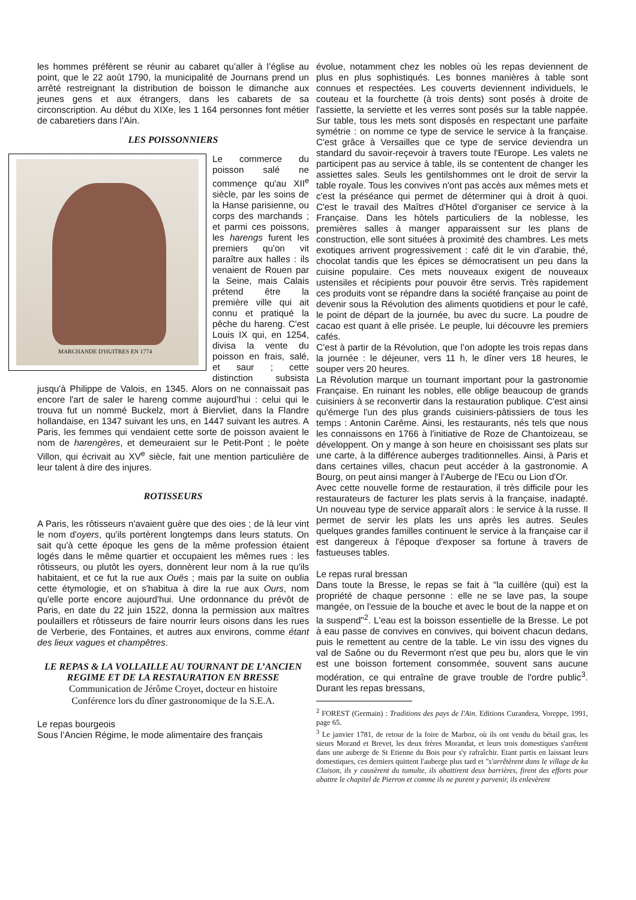les hommes préfèrent se réunir au cabaret qu’aller à l’église au point, que le 22 août 1790, la municipalité de Journans prend un arrêté restreignant la distribution de boisson le dimanche aux jeunes gens et aux étrangers, dans les cabarets de sa circonscription. Au début du XIXe, les 1 164 personnes font métier de cabaretiers dans l’Ain.
LES POISSONNIERS
MARCHANDE D'HUITRES EN 1774
Le commerce du poisson salé ne commençe qu'au XII<sup>e</sup> siècle, par les soins de la Hanse parisienne, ou corps des marchands ; et parmi ces poissons, les harengs furent les premiers qu'on vit paraître aux halles : ils venaient de Rouen par la Seine, mais Calais prétend être la première ville qui ait connu et pratiqué la pêche du hareng. C'est Louis IX qui, en 1254, divisa la vente du poisson en frais, salé, et saur ; cette distinction subsista jusqu'à Philippe de Valois, en 1345. Alors on ne connaissait pas encore l'art de saler le hareng comme aujourd'hui : celui qui le trouva fut un nommé Buckelz, mort à Biervliet, dans la Flandre hollandaise, en 1347 suivant les uns, en 1447 suivant les autres. A Paris, les femmes qui vendaient cette sorte de poisson avaient le nom de harengères, et demeuraient sur le Petit-Pont ; le poète Villon, qui écrivait au XV<sup>e</sup> siècle, fait une mention particulière de leur talent à dire des injures.
ROTISSEURS
A Paris, les rôtisseurs n'avaient guère que des oies ; de là leur vint le nom d'oyers, qu'ils portèrent longtemps dans leurs statuts. On sait qu'à cette époque les gens de la même profession étaient logés dans le même quartier et occupaient les mêmes rues : les rôtisseurs, ou plutôt les oyers, donnèrent leur nom à la rue qu'ils habitaient, et ce fut la rue aux Ouës ; mais par la suite on oublia cette étymologie, et on s'habitua à dire la rue aux Ours, nom qu'elle porte encore aujourd'hui. Une ordonnance du prévôt de Paris, en date du 22 juin 1522, donna la permission aux maîtres poulaillers et rôtisseurs de faire nourrir leurs oisons dans les rues de Verberie, des Fontaines, et autres aux environs, comme étant des lieux vagues et champêtres.
LE REPAS & LA VOLLAILLE AU TOURNANT DE L’ANCIEN REGIME ET DE LA RESTAURATION EN BRESSE
Communication de Jérôme Croyet, docteur en histoire
Conférence lors du dîner gastronomique de la S.E.A.
Le repas bourgeois
Sous l’Ancien Régime, le mode alimentaire des français
évolue, notamment chez les nobles où les repas deviennent de plus en plus sophistiqués. Les bonnes manières à table sont connues et respectées. Les couverts deviennent individuels, le couteau et la fourchette (à trois dents) sont posés à droite de l'assiette, la serviette et les verres sont posés sur la table nappée. Sur table, tous les mets sont disposés en respectant une parfaite symétrie : on nomme ce type de service le service à la française. C'est grâce à Versailles que ce type de service deviendra un standard du savoir-reçevoir à travers toute l'Europe. Les valets ne participent pas au service à table, ils se contentent de changer les assiettes sales. Seuls les gentilshommes ont le droit de servir la table royale. Tous les convives n'ont pas accès aux mêmes mets et c'est la préséance qui permet de déterminer qui à droit à quoi. C'est le travail des Maîtres d'Hôtel d'organiser ce service à la Française. Dans les hôtels particuliers de la noblesse, les premières salles à manger apparaissent sur les plans de construction, elle sont situées à proximité des chambres. Les mets exotiques arrivent progressivement : café dit le vin d'arabie, thé, chocolat tandis que les épices se démocratisent un peu dans la cuisine populaire. Ces mets nouveaux exigent de nouveaux ustensiles et récipients pour pouvoir être servis. Très rapidement ces produits vont se répandre dans la société française au point de devenir sous la Révolution des aliments quotidiens et pour le café, le point de départ de la journée, bu avec du sucre. La poudre de cacao est quant à elle prisée. Le peuple, lui découvre les premiers cafés.
C’est à partir de la Révolution, que l’on adopte les trois repas dans la journée : le déjeuner, vers 11 h, le dîner vers 18 heures, le souper vers 20 heures.
La Révolution marque un tournant important pour la gastronomie Française. En ruinant les nobles, elle oblige beaucoup de grands cuisiniers à se reconvertir dans la restauration publique. C'est ainsi qu'émerge l'un des plus grands cuisiniers-pâtissiers de tous les temps : Antonin Carême. Ainsi, les restaurants, nés tels que nous les connaissons en 1766 à l'initiative de Roze de Chantoizeau, se développent. On y mange à son heure en choisissant ses plats sur une carte, à la différence auberges traditionnelles. Ainsi, à Paris et dans certaines villes, chacun peut accéder à la gastronomie. A Bourg, on peut ainsi manger à l’Auberge de l'Ecu ou Lion d'Or.
Avec cette nouvelle forme de restauration, il très difficile pour les restaurateurs de facturer les plats servis à la française, inadapté. Un nouveau type de service apparaît alors : le service à la russe. Il permet de servir les plats les uns après les autres. Seules quelques grandes familles continuent le service à la française car il est dangereux à l'époque d'exposer sa fortune à travers de fastueuses tables.
Le repas rural bressan
Dans toute la Bresse, le repas se fait à "la cuillère (qui) est la propriété de chaque personne : elle ne se lave pas, la soupe mangée, on l'essuie de la bouche et avec le bout de la nappe et on la suspend"<sup>2</sup>. L'eau est la boisson essentielle de la Bresse. Le pot à eau passe de convives en convives, qui boivent chacun dedans, puis le remettent au centre de la table. Le vin issu des vignes du val de Saône ou du Revermont n'est que peu bu, alors que le vin est une boisson fortement consommée, souvent sans aucune modération, ce qui entraîne de grave trouble de l'ordre public<sup>3</sup>. Durant les repas bressans,
<sup>2</sup> FOREST (Germain) : Traditions des pays de l'Ain. Editions Curandera, Voreppe, 1991, page 65.
<sup>3</sup> Le janvier 1781, de retour de la foire de Marboz, où ils ont vendu du bétail gras, les sieurs Morand et Brevet, les deux frères Morandat, et leurs trois domestiques s'arrêtent dans une auberge de St Etienne du Bois pour s'y rafraîchir. Etant partis en laissant leurs domestiques, ces derniers quittent l'auberge plus tard et "s'arrêtèrent dans le village de ka Claison, ils y causèrent du tumulte, ils abattirent deux barrières, firent des efforts pour abattre le chapitel de Pierron et comme ils ne purent y parvenir, ils enlevèrent